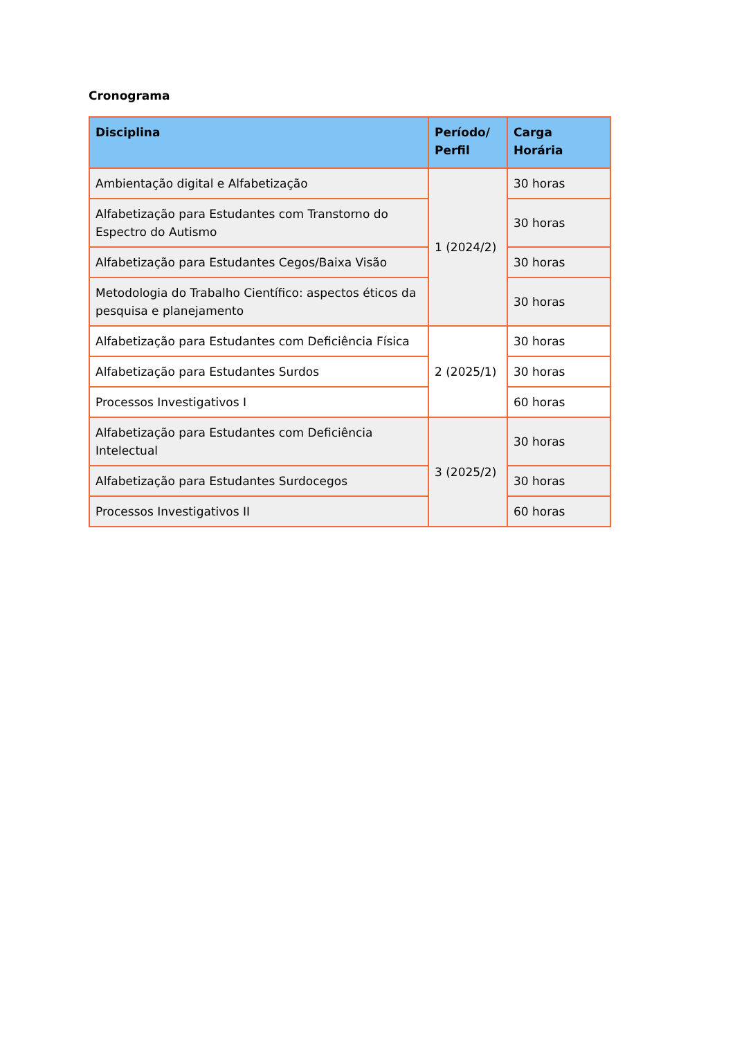Cronograma
| Disciplina | Período/ Perfil | Carga Horária |
| --- | --- | --- |
| Ambientação digital e Alfabetização | 1 (2024/2) | 30 horas |
| Alfabetização para Estudantes com Transtorno do Espectro do Autismo | | 30 horas |
| Alfabetização para Estudantes Cegos/Baixa Visão | | 30 horas |
| Metodologia do Trabalho Científico: aspectos éticos da pesquisa e planejamento | | 30 horas |
| Alfabetização para Estudantes com Deficiência Física | 2 (2025/1) | 30 horas |
| Alfabetização para Estudantes Surdos | | 30 horas |
| Processos Investigativos I | | 60 horas |
| Alfabetização para Estudantes com Deficiência Intelectual | 3 (2025/2) | 30 horas |
| Alfabetização para Estudantes Surdocegos | | 30 horas |
| Processos Investigativos II | | 60 horas |